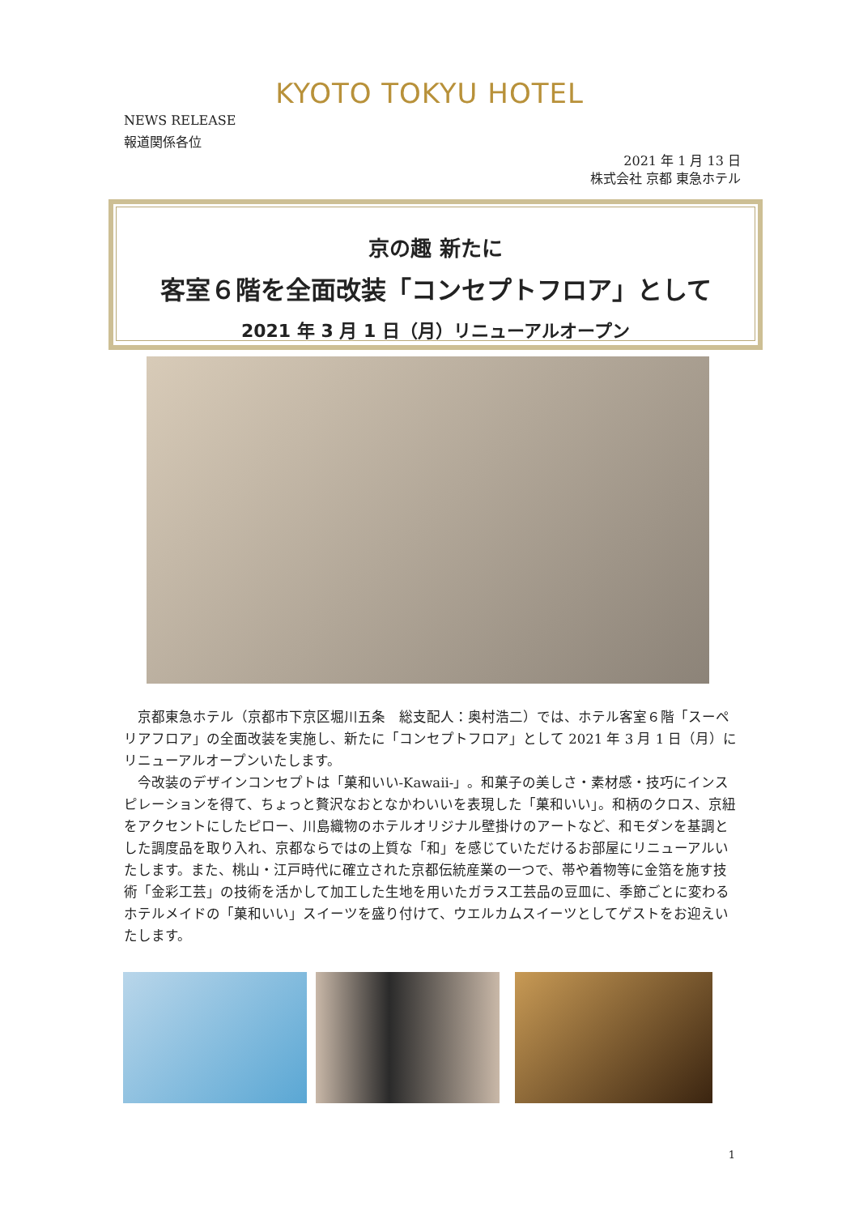KYOTO TOKYU HOTEL
NEWS RELEASE
報道関係各位
2021 年 1 月 13 日
株式会社 京都 東急ホテル
京の趣 新たに
客室６階を全面改装「コンセプトフロア」として
2021 年 3 月 1 日（月）リニューアルオープン
京都東急ホテル（京都市下京区堀川五条　総支配人：奥村浩二）では、ホテル客室６階「スーペリアフロア」の全面改装を実施し、新たに「コンセプトフロア」として 2021 年 3 月 1 日（月）にリニューアルオープンいたします。
今改装のデザインコンセプトは「菓和いい-Kawaii-」。和菓子の美しさ・素材感・技巧にインスピレーションを得て、ちょっと贅沢なおとなかわいいを表現した「菓和いい」。和柄のクロス、京紐をアクセントにしたピロー、川島織物のホテルオリジナル壁掛けのアートなど、和モダンを基調とした調度品を取り入れ、京都ならではの上質な「和」を感じていただけるお部屋にリニューアルいたします。また、桃山・江戸時代に確立された京都伝統産業の一つで、帯や着物等に金箔を施す技術「金彩工芸」の技術を活かして加工した生地を用いたガラス工芸品の豆皿に、季節ごとに変わるホテルメイドの「菓和いい」スイーツを盛り付けて、ウエルカムスイーツとしてゲストをお迎えいたします。
1